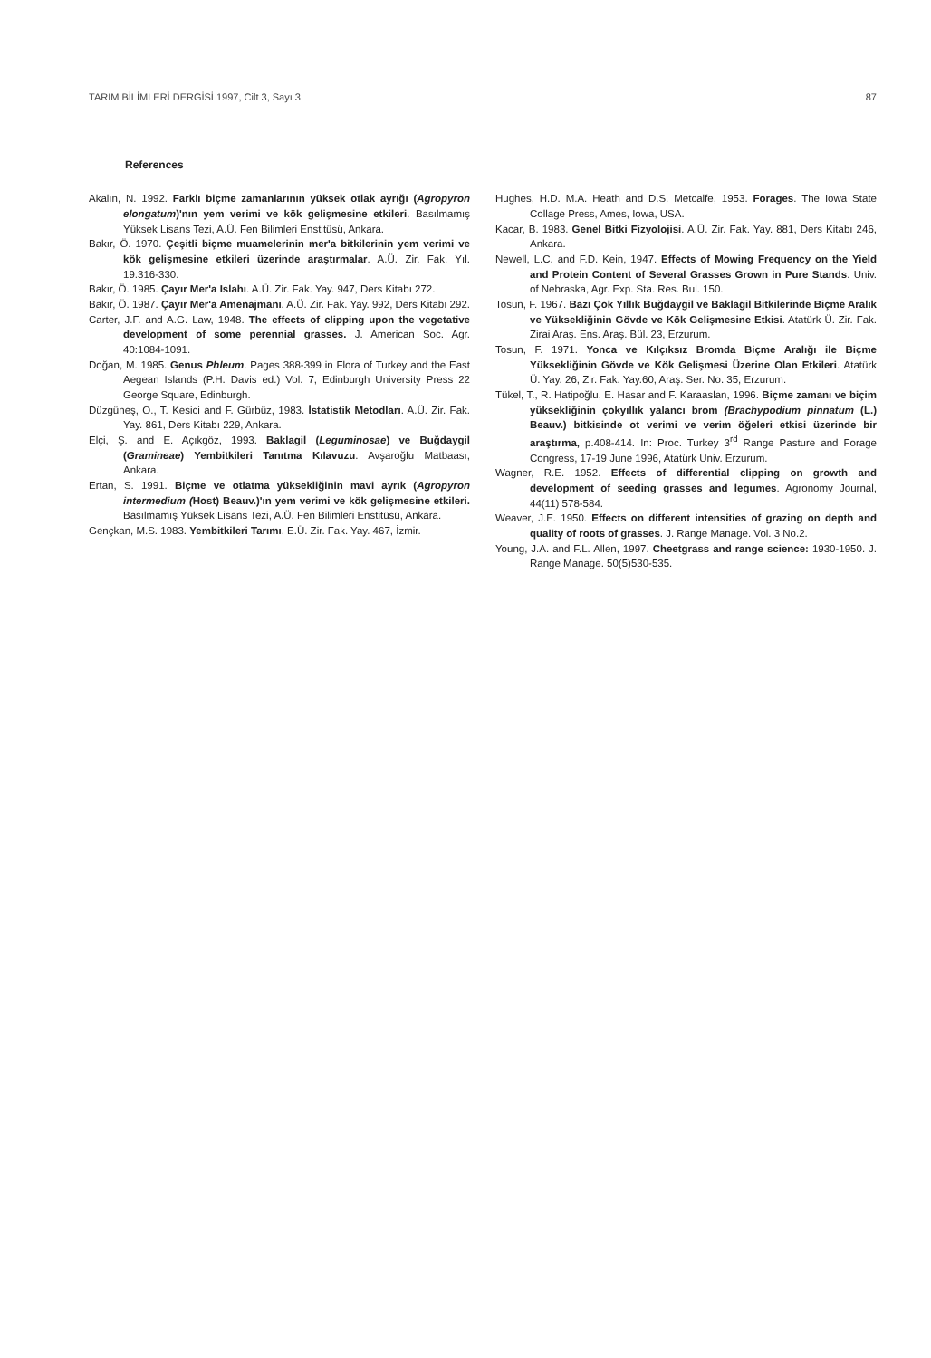TARIM BİLİMLERİ DERGİSİ 1997, Cilt 3, Sayı 3 87
References
Akalın, N. 1992. Farklı biçme zamanlarının yüksek otlak ayrığı (Agropyron elongatum)'nın yem verimi ve kök gelişmesine etkileri. Basılmamış Yüksek Lisans Tezi, A.Ü. Fen Bilimleri Enstitüsü, Ankara.
Bakır, Ö. 1970. Çeşitli biçme muamelerinin mer'a bitkilerinin yem verimi ve kök gelişmesine etkileri üzerinde araştırmalar. A.Ü. Zir. Fak. Yıl. 19:316-330.
Bakır, Ö. 1985. Çayır Mer'a Islahı. A.Ü. Zir. Fak. Yay. 947, Ders Kitabı 272.
Bakır, Ö. 1987. Çayır Mer'a Amenajmanı. A.Ü. Zir. Fak. Yay. 992, Ders Kitabı 292.
Carter, J.F. and A.G. Law, 1948. The effects of clipping upon the vegetative development of some perennial grasses. J. American Soc. Agr. 40:1084-1091.
Doğan, M. 1985. Genus Phleum. Pages 388-399 in Flora of Turkey and the East Aegean Islands (P.H. Davis ed.) Vol. 7, Edinburgh University Press 22 George Square, Edinburgh.
Düzgüneş, O., T. Kesici and F. Gürbüz, 1983. İstatistik Metodları. A.Ü. Zir. Fak. Yay. 861, Ders Kitabı 229, Ankara.
Elçi, Ş. and E. Açıkgöz, 1993. Baklagil (Leguminosae) ve Buğdaygil (Gramineae) Yembitkileri Tanıtma Kılavuzu. Avşaroğlu Matbaası, Ankara.
Ertan, S. 1991. Biçme ve otlatma yüksekliğinin mavi ayrık (Agropyron intermedium (Host) Beauv.)'ın yem verimi ve kök gelişmesine etkileri. Basılmamış Yüksek Lisans Tezi, A.Ü. Fen Bilimleri Enstitüsü, Ankara.
Gençkan, M.S. 1983. Yembitkileri Tarımı. E.Ü. Zir. Fak. Yay. 467, İzmir.
Hughes, H.D. M.A. Heath and D.S. Metcalfe, 1953. Forages. The Iowa State Collage Press, Ames, Iowa, USA.
Kacar, B. 1983. Genel Bitki Fizyolojisi. A.Ü. Zir. Fak. Yay. 881, Ders Kitabı 246, Ankara.
Newell, L.C. and F.D. Kein, 1947. Effects of Mowing Frequency on the Yield and Protein Content of Several Grasses Grown in Pure Stands. Univ. of Nebraska, Agr. Exp. Sta. Res. Bul. 150.
Tosun, F. 1967. Bazı Çok Yıllık Buğdaygil ve Baklagil Bitkilerinde Biçme Aralık ve Yüksekliğinin Gövde ve Kök Gelişmesine Etkisi. Atatürk Ü. Zir. Fak. Zirai Araş. Ens. Araş. Bül. 23, Erzurum.
Tosun, F. 1971. Yonca ve Kılçıksız Bromda Biçme Aralığı ile Biçme Yüksekliğinin Gövde ve Kök Gelişmesi Üzerine Olan Etkileri. Atatürk Ü. Yay. 26, Zir. Fak. Yay.60, Araş. Ser. No. 35, Erzurum.
Tükel, T., R. Hatipoğlu, E. Hasar and F. Karaaslan, 1996. Biçme zamanı ve biçim yüksekliğinin çokyıllık yalancı brom (Brachypodium pinnatum (L.) Beauv.) bitkisinde ot verimi ve verim öğeleri etkisi üzerinde bir araştırma, p.408-414. In: Proc. Turkey 3<sup>rd</sup> Range Pasture and Forage Congress, 17-19 June 1996, Atatürk Univ. Erzurum.
Wagner, R.E. 1952. Effects of differential clipping on growth and development of seeding grasses and legumes. Agronomy Journal, 44(11) 578-584.
Weaver, J.E. 1950. Effects on different intensities of grazing on depth and quality of roots of grasses. J. Range Manage. Vol. 3 No.2.
Young, J.A. and F.L. Allen, 1997. Cheetgrass and range science: 1930-1950. J. Range Manage. 50(5)530-535.